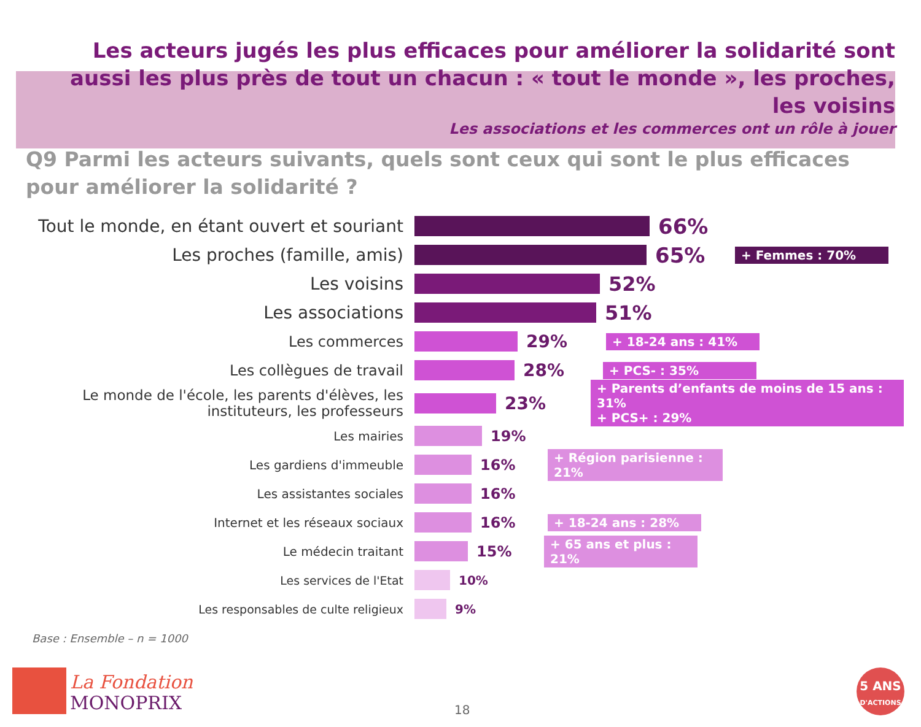Les acteurs jugés les plus efficaces pour améliorer la solidarité sont aussi les plus près de tout un chacun : « tout le monde », les proches, les voisins
Les associations et les commerces ont un rôle à jouer
Q9 Parmi les acteurs suivants, quels sont ceux qui sont le plus efficaces pour améliorer la solidarité ?
Tout le monde, en étant ouvert et souriant
66%
Les proches (famille, amis)
65%
+ Femmes : 70%
Les voisins 52%
Les associations 51%
Les commerces
29%
+ 18-24 ans : 41%
Les collègues de travail
28%
+ PCS- : 35%
Le monde de l'école, les parents d'élèves, les instituteurs, les professeurs
23%
+ Parents d’enfants de moins de 15 ans : 31%
+ PCS+ : 29%
Les mairies
19%
Les gardiens d'immeuble
16%
+ Région parisienne : 21%
Les assistantes sociales
16%
Internet et les réseaux sociaux
16%
+ 18-24 ans : 28%
Le médecin traitant
15%
+ 65 ans et plus : 21%
Les services de l'Etat 10%
Les responsables de culte religieux 9%
Base : Ensemble – n = 1000
La Fondation
MONOPRIX
18
5 ANS
D'ACTIONS